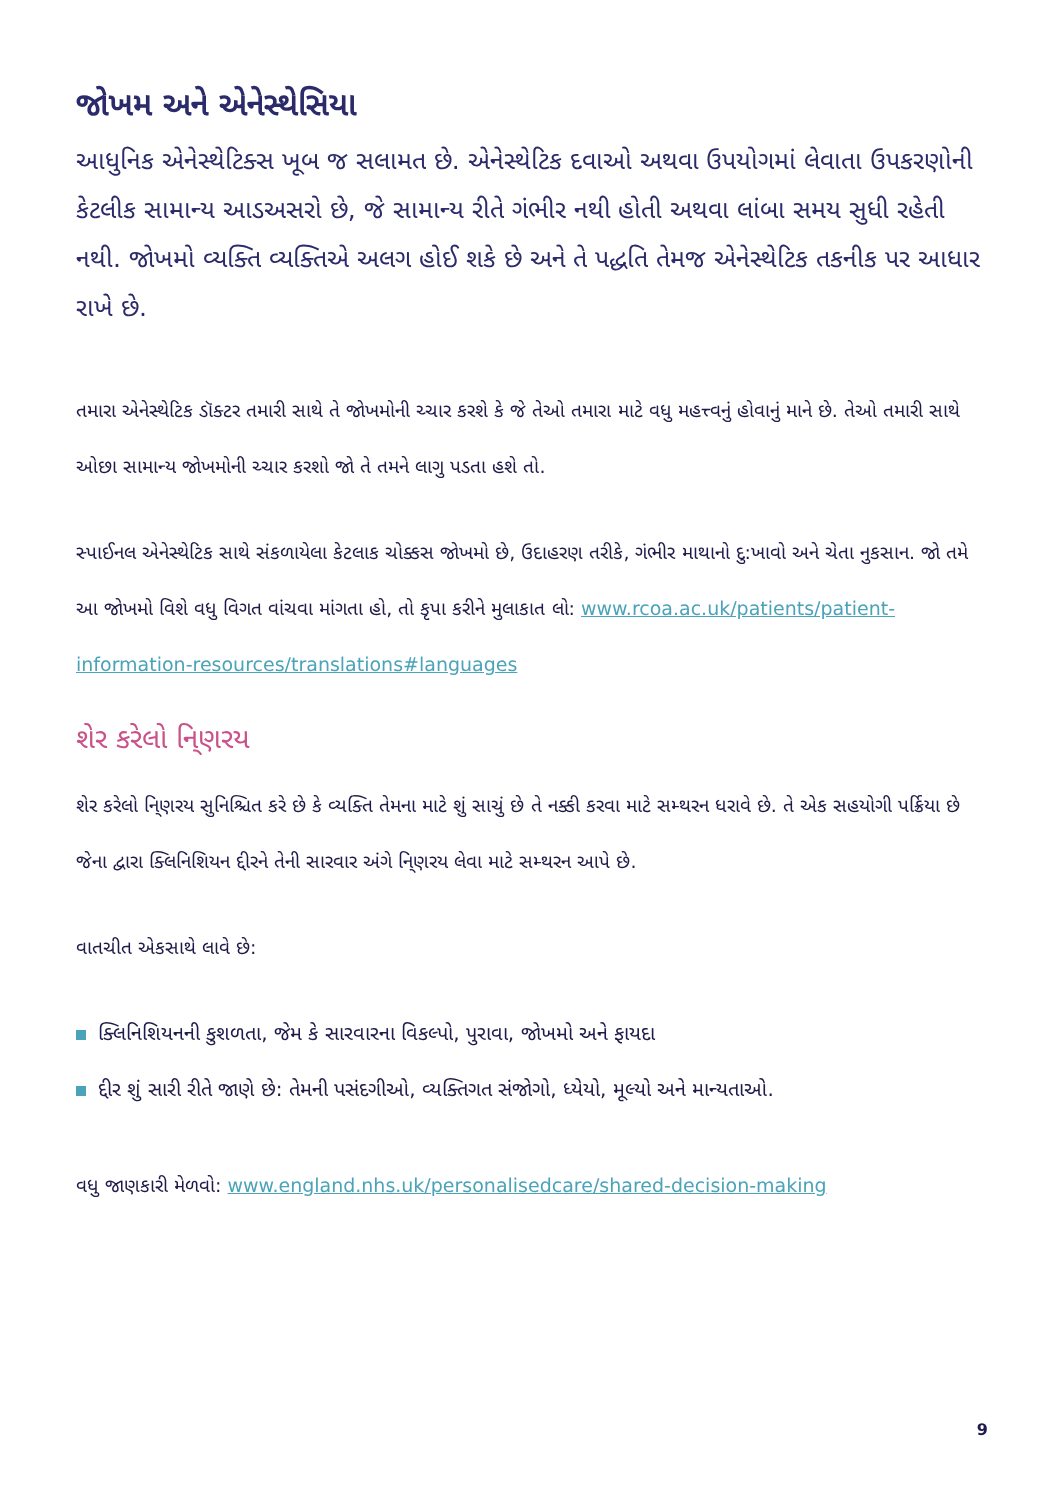જોખમ અને એનેસ્થેસિયા
આધુનિક એનેસ્થેટિક્સ ખૂબ જ સલામત છે. એનેસ્થેટિક દવાઓ અથવા ઉપયોગમાં લેવાતા ઉપકરણોની કેટલીક સામાન્ય આડઅસરો છે, જે સામાન્ય રીતે ગંભીર નથી હોતી અથવા લાંબા સમય સુધી રહેતી નથી. જોખમો વ્યક્તિ વ્યક્તિએ અલગ હોઈ શકે છે અને તે પદ્ધતિ તેમજ એનેસ્થેટિક તકનીક પર આધાર રાખે છે.
તમારા એનેસ્થેટિક ડૉક્ટર તમારી સાથે તે જોખમોની ચ્ચાર કરશે કે જે તેઓ તમારા માટે વધુ મહત્ત્વનું હોવાનું માને છે. તેઓ તમારી સાથે ઓછા સામાન્ય જોખમોની ચ્ચાર કરશો જો તે તમને લાગુ પડતા હશે તો.
સ્પાઈનલ એનેસ્થેટિક સાથે સંકળાયેલા કેટલાક ચોક્કસ જોખમો છે, ઉદાહરણ તરીકે, ગંભીર માથાનો દુ:ખાવો અને ચેતા નુકસાન. જો તમે આ જોખમો વિશે વધુ વિગત વાંચવા માંગતા હો, તો કૃપા કરીને મુલાકાત લો: www.rcoa.ac.uk/patients/patient-information-resources/translations#languages
શેર કરેલો નિ્ણરય
શેર કરેલો નિ્ણરય સુનિશ્ચિત કરે છે કે વ્યક્તિ તેમના માટે શું સાચું છે તે નક્કી કરવા માટે સમ્થરન ધરાવે છે. તે એક સહયોગી પર્ક્રિયા છે જેના દ્વારા ક્લિનિશિયન દ્દીરને તેની સારવાર અંગે નિ્ણરય લેવા માટે સમ્થરન આપે છે.
વાતચીત એકસાથે લાવે છે:
ક્લિનિશિયનની કુશળતા, જેમ કે સારવારના વિકલ્પો, પુરાવા, જોખમો અને ફાયદા
દ્દીર શું સારી રીતે જાણે છે: તેમની પસંદગીઓ, વ્યક્તિગત સંજોગો, ધ્યેયો, મૂલ્યો અને માન્યતાઓ.
વધુ જાણકારી મેળવો: www.england.nhs.uk/personalisedcare/shared-decision-making
9